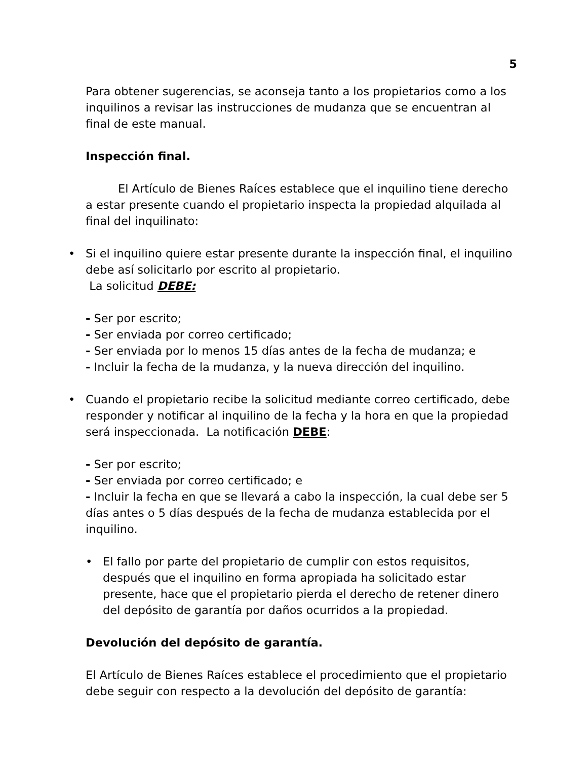5
Para obtener sugerencias, se aconseja tanto a los propietarios como a los inquilinos a revisar las instrucciones de mudanza que se encuentran al final de este manual.
Inspección final.
El Artículo de Bienes Raíces establece que el inquilino tiene derecho a estar presente cuando el propietario inspecta la propiedad alquilada al final del inquilinato:
• Si el inquilino quiere estar presente durante la inspección final, el inquilino debe así solicitarlo por escrito al propietario.
La solicitud DEBE:
- Ser por escrito;
- Ser enviada por correo certificado;
- Ser enviada por lo menos 15 días antes de la fecha de mudanza; e
- Incluir la fecha de la mudanza, y la nueva dirección del inquilino.
• Cuando el propietario recibe la solicitud mediante correo certificado, debe responder y notificar al inquilino de la fecha y la hora en que la propiedad será inspeccionada. La notificación DEBE:
- Ser por escrito;
- Ser enviada por correo certificado; e
- Incluir la fecha en que se llevará a cabo la inspección, la cual debe ser 5 días antes o 5 días después de la fecha de mudanza establecida por el inquilino.
• El fallo por parte del propietario de cumplir con estos requisitos, después que el inquilino en forma apropiada ha solicitado estar presente, hace que el propietario pierda el derecho de retener dinero del depósito de garantía por daños ocurridos a la propiedad.
Devolución del depósito de garantía.
El Artículo de Bienes Raíces establece el procedimiento que el propietario debe seguir con respecto a la devolución del depósito de garantía: